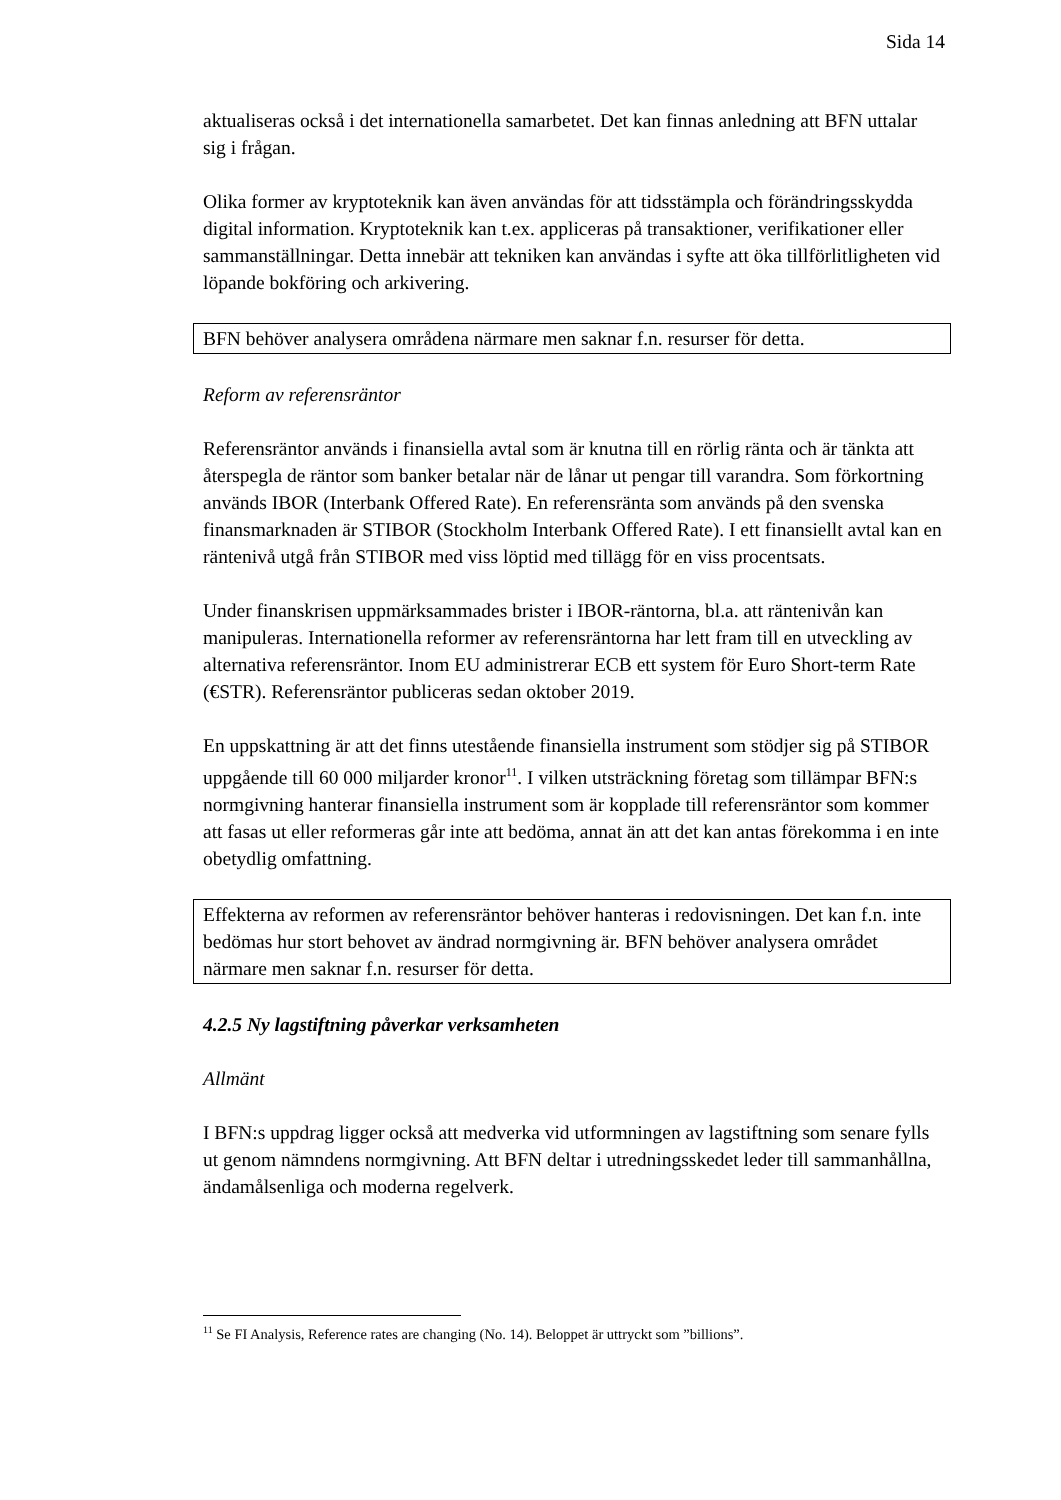Sida 14
aktualiseras också i det internationella samarbetet. Det kan finnas anledning att BFN uttalar sig i frågan.
Olika former av kryptoteknik kan även användas för att tidsstämpla och förändringsskydda digital information. Kryptoteknik kan t.ex. appliceras på transaktioner, verifikationer eller sammanställningar. Detta innebär att tekniken kan användas i syfte att öka tillförlitligheten vid löpande bokföring och arkivering.
BFN behöver analysera områdena närmare men saknar f.n. resurser för detta.
Reform av referensräntor
Referensräntor används i finansiella avtal som är knutna till en rörlig ränta och är tänkta att återspegla de räntor som banker betalar när de lånar ut pengar till varandra. Som förkortning används IBOR (Interbank Offered Rate). En referensränta som används på den svenska finansmarknaden är STIBOR (Stockholm Interbank Offered Rate). I ett finansiellt avtal kan en räntenivå utgå från STIBOR med viss löptid med tillägg för en viss procentsats.
Under finanskrisen uppmärksammades brister i IBOR-räntorna, bl.a. att räntenivån kan manipuleras. Internationella reformer av referensräntorna har lett fram till en utveckling av alternativa referensräntor. Inom EU administrerar ECB ett system för Euro Short-term Rate (€STR). Referensräntor publiceras sedan oktober 2019.
En uppskattning är att det finns utestående finansiella instrument som stödjer sig på STIBOR uppgående till 60 000 miljarder kronor<sup>11</sup>. I vilken utsträckning företag som tillämpar BFN:s normgivning hanterar finansiella instrument som är kopplade till referensräntor som kommer att fasas ut eller reformeras går inte att bedöma, annat än att det kan antas förekomma i en inte obetydlig omfattning.
Effekterna av reformen av referensräntor behöver hanteras i redovisningen. Det kan f.n. inte bedömas hur stort behovet av ändrad normgivning är. BFN behöver analysera området närmare men saknar f.n. resurser för detta.
4.2.5 Ny lagstiftning påverkar verksamheten
Allmänt
I BFN:s uppdrag ligger också att medverka vid utformningen av lagstiftning som senare fylls ut genom nämndens normgivning. Att BFN deltar i utredningsskedet leder till sammanhållna, ändamålsenliga och moderna regelverk.
<sup>11</sup> Se FI Analysis, Reference rates are changing (No. 14). Beloppet är uttryckt som ”billions”.